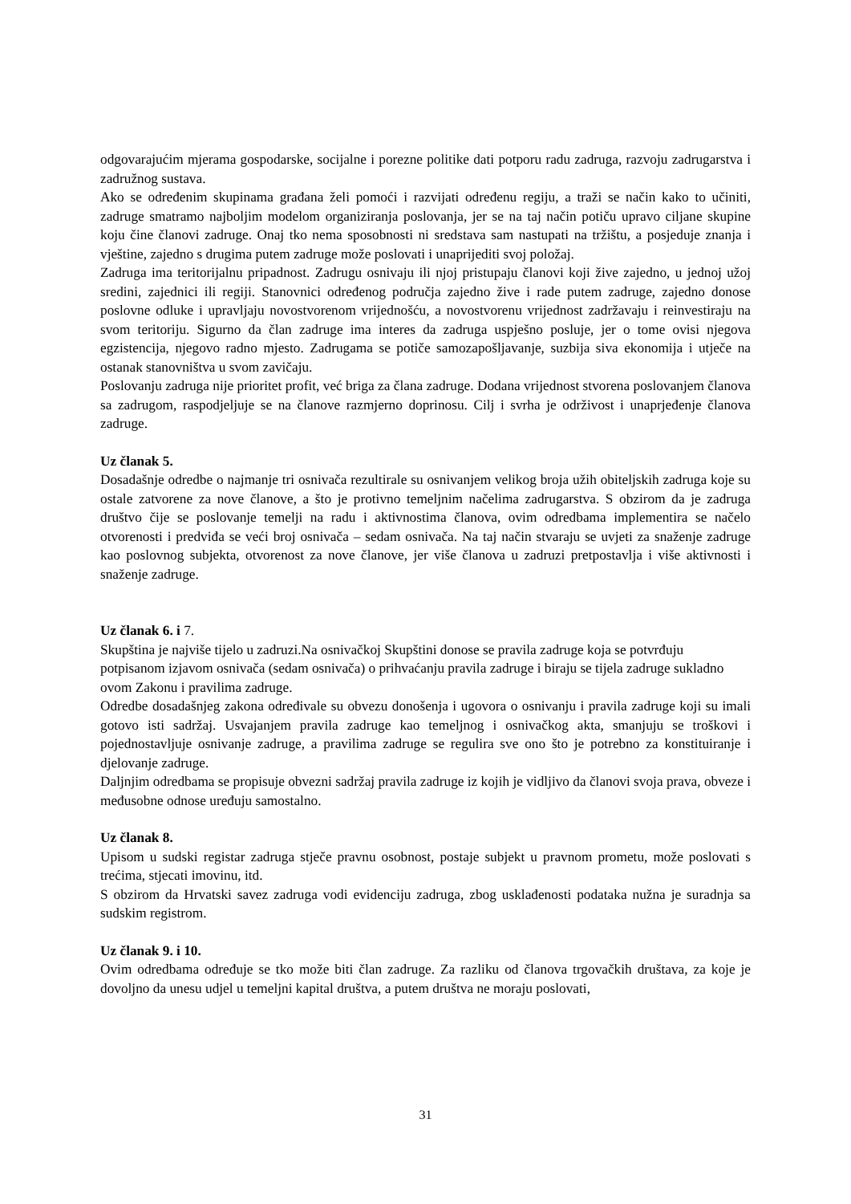odgovarajućim mjerama gospodarske, socijalne i porezne politike dati potporu radu zadruga, razvoju zadrugarstva i zadružnog sustava.
Ako se određenim skupinama građana želi pomoći i razvijati određenu regiju, a traži se način kako to učiniti, zadruge smatramo najboljim modelom organiziranja poslovanja, jer se na taj način potiču upravo ciljane skupine koju čine članovi zadruge. Onaj tko nema sposobnosti ni sredstava sam nastupati na tržištu, a posjeduje znanja i vještine, zajedno s drugima putem zadruge može poslovati i unaprijediti svoj položaj.
Zadruga ima teritorijalnu pripadnost. Zadrugu osnivaju ili njoj pristupaju članovi koji žive zajedno, u jednoj užoj sredini, zajednici ili regiji. Stanovnici određenog područja zajedno žive i rade putem zadruge, zajedno donose poslovne odluke i upravljaju novostvorenom vrijednošću, a novostvorenu vrijednost zadržavaju i reinvestiraju na svom teritoriju. Sigurno da član zadruge ima interes da zadruga uspješno posluje, jer o tome ovisi njegova egzistencija, njegovo radno mjesto. Zadrugama se potiče samozapošljavanje, suzbija siva ekonomija i utječe na ostanak stanovništva u svom zavičaju.
Poslovanju zadruga nije prioritet profit, već briga za člana zadruge. Dodana vrijednost stvorena poslovanjem članova sa zadrugom, raspodjeljuje se na članove razmjerno doprinosu. Cilj i svrha je održivost i unaprjeđenje članova zadruge.
Uz članak 5.
Dosadašnje odredbe o najmanje tri osnivača rezultirale su osnivanjem velikog broja užih obiteljskih zadruga koje su ostale zatvorene za nove članove, a što je protivno temeljnim načelima zadrugarstva. S obzirom da je zadruga društvo čije se poslovanje temelji na radu i aktivnostima članova, ovim odredbama implementira se načelo otvorenosti i predviđa se veći broj osnivača – sedam osnivača. Na taj način stvaraju se uvjeti za snaženje zadruge kao poslovnog subjekta, otvorenost za nove članove, jer više članova u zadruzi pretpostavlja i više aktivnosti i snaženje zadruge.
Uz članak 6. i 7.
Skupština je najviše tijelo u zadruzi.Na osnivačkoj Skupštini donose se pravila zadruge koja se potvrđuju potpisanom izjavom osnivača (sedam osnivača) o prihvaćanju pravila zadruge i biraju se tijela zadruge sukladno ovom Zakonu i pravilima zadruge.
Odredbe dosadašnjeg zakona određivale su obvezu donošenja i ugovora o osnivanju i pravila zadruge koji su imali gotovo isti sadržaj. Usvajanjem pravila zadruge kao temeljnog i osnivačkog akta, smanjuju se troškovi i pojednostavljuje osnivanje zadruge, a pravilima zadruge se regulira sve ono što je potrebno za konstituiranje i djelovanje zadruge.
Daljnjim odredbama se propisuje obvezni sadržaj pravila zadruge iz kojih je vidljivo da članovi svoja prava, obveze i međusobne odnose uređuju samostalno.
Uz članak 8.
Upisom u sudski registar zadruga stječe pravnu osobnost, postaje subjekt u pravnom prometu, može poslovati s trećima, stjecati imovinu, itd.
S obzirom da Hrvatski savez zadruga vodi evidenciju zadruga, zbog usklađenosti podataka nužna je suradnja sa sudskim registrom.
Uz članak 9. i 10.
Ovim odredbama određuje se tko može biti član zadruge. Za razliku od članova trgovačkih društava, za koje je dovoljno da unesu udjel u temeljni kapital društva, a putem društva ne moraju poslovati,
31